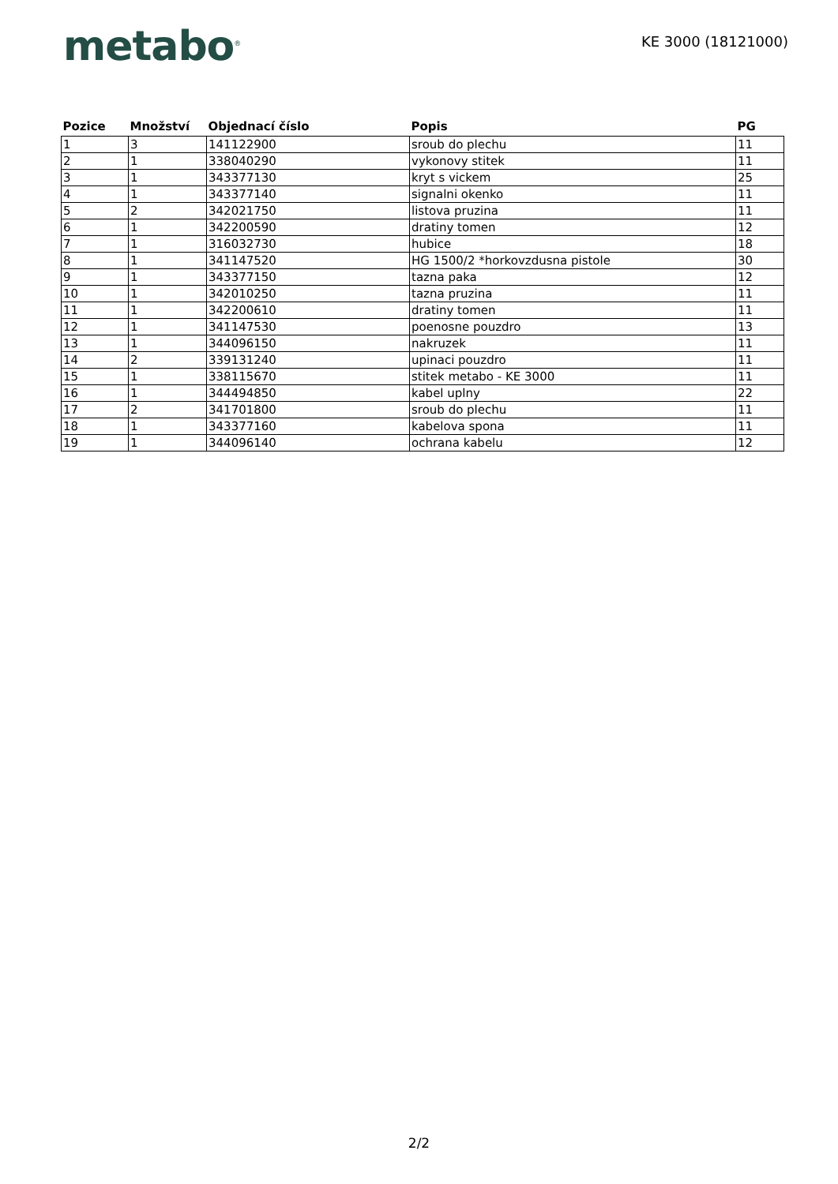metabo<sup>®</sup>
KE 3000 (18121000)
| Pozice | Množství | Objednací číslo | Popis | PG |
| --- | --- | --- | --- | --- |
| 1 | 3 | 141122900 | sroub do plechu | 11 |
| 2 | 1 | 338040290 | vykonovy stitek | 11 |
| 3 | 1 | 343377130 | kryt s vickem | 25 |
| 4 | 1 | 343377140 | signalni okenko | 11 |
| 5 | 2 | 342021750 | listova pruzina | 11 |
| 6 | 1 | 342200590 | dratiny tomen | 12 |
| 7 | 1 | 316032730 | hubice | 18 |
| 8 | 1 | 341147520 | HG 1500/2 *horkovzdusna pistole | 30 |
| 9 | 1 | 343377150 | tazna paka | 12 |
| 10 | 1 | 342010250 | tazna pruzina | 11 |
| 11 | 1 | 342200610 | dratiny tomen | 11 |
| 12 | 1 | 341147530 | poenosne pouzdro | 13 |
| 13 | 1 | 344096150 | nakruzek | 11 |
| 14 | 2 | 339131240 | upinaci pouzdro | 11 |
| 15 | 1 | 338115670 | stitek metabo - KE 3000 | 11 |
| 16 | 1 | 344494850 | kabel uplny | 22 |
| 17 | 2 | 341701800 | sroub do plechu | 11 |
| 18 | 1 | 343377160 | kabelova spona | 11 |
| 19 | 1 | 344096140 | ochrana kabelu | 12 |
2/2